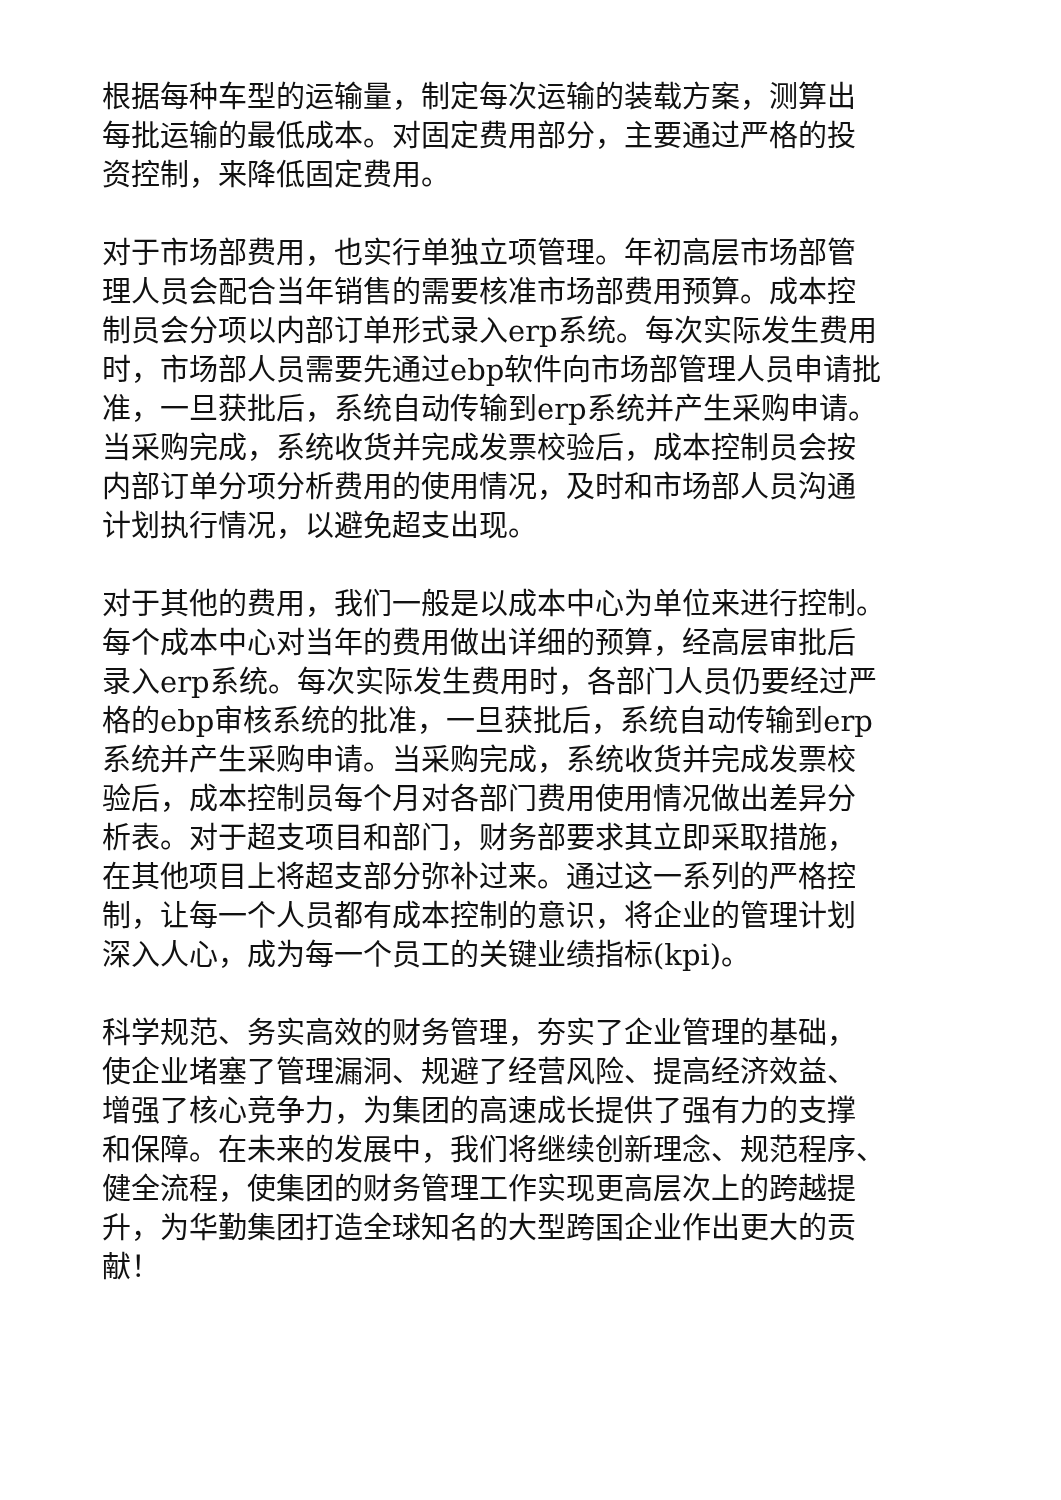根据每种车型的运输量，制定每次运输的装载方案，测算出
每批运输的最低成本。对固定费用部分，主要通过严格的投
资控制，来降低固定费用。
对于市场部费用，也实行单独立项管理。年初高层市场部管
理人员会配合当年销售的需要核准市场部费用预算。成本控
制员会分项以内部订单形式录入erp系统。每次实际发生费用
时，市场部人员需要先通过ebp软件向市场部管理人员申请批
准，一旦获批后，系统自动传输到erp系统并产生采购申请。
当采购完成，系统收货并完成发票校验后，成本控制员会按
内部订单分项分析费用的使用情况，及时和市场部人员沟通
计划执行情况，以避免超支出现。
对于其他的费用，我们一般是以成本中心为单位来进行控制。
每个成本中心对当年的费用做出详细的预算，经高层审批后
录入erp系统。每次实际发生费用时，各部门人员仍要经过严
格的ebp审核系统的批准，一旦获批后，系统自动传输到erp
系统并产生采购申请。当采购完成，系统收货并完成发票校
验后，成本控制员每个月对各部门费用使用情况做出差异分
析表。对于超支项目和部门，财务部要求其立即采取措施，
在其他项目上将超支部分弥补过来。通过这一系列的严格控
制，让每一个人员都有成本控制的意识，将企业的管理计划
深入人心，成为每一个员工的关键业绩指标(kpi)。
科学规范、务实高效的财务管理，夯实了企业管理的基础，
使企业堵塞了管理漏洞、规避了经营风险、提高经济效益、
增强了核心竞争力，为集团的高速成长提供了强有力的支撑
和保障。在未来的发展中，我们将继续创新理念、规范程序、
健全流程，使集团的财务管理工作实现更高层次上的跨越提
升，为华勤集团打造全球知名的大型跨国企业作出更大的贡
献！